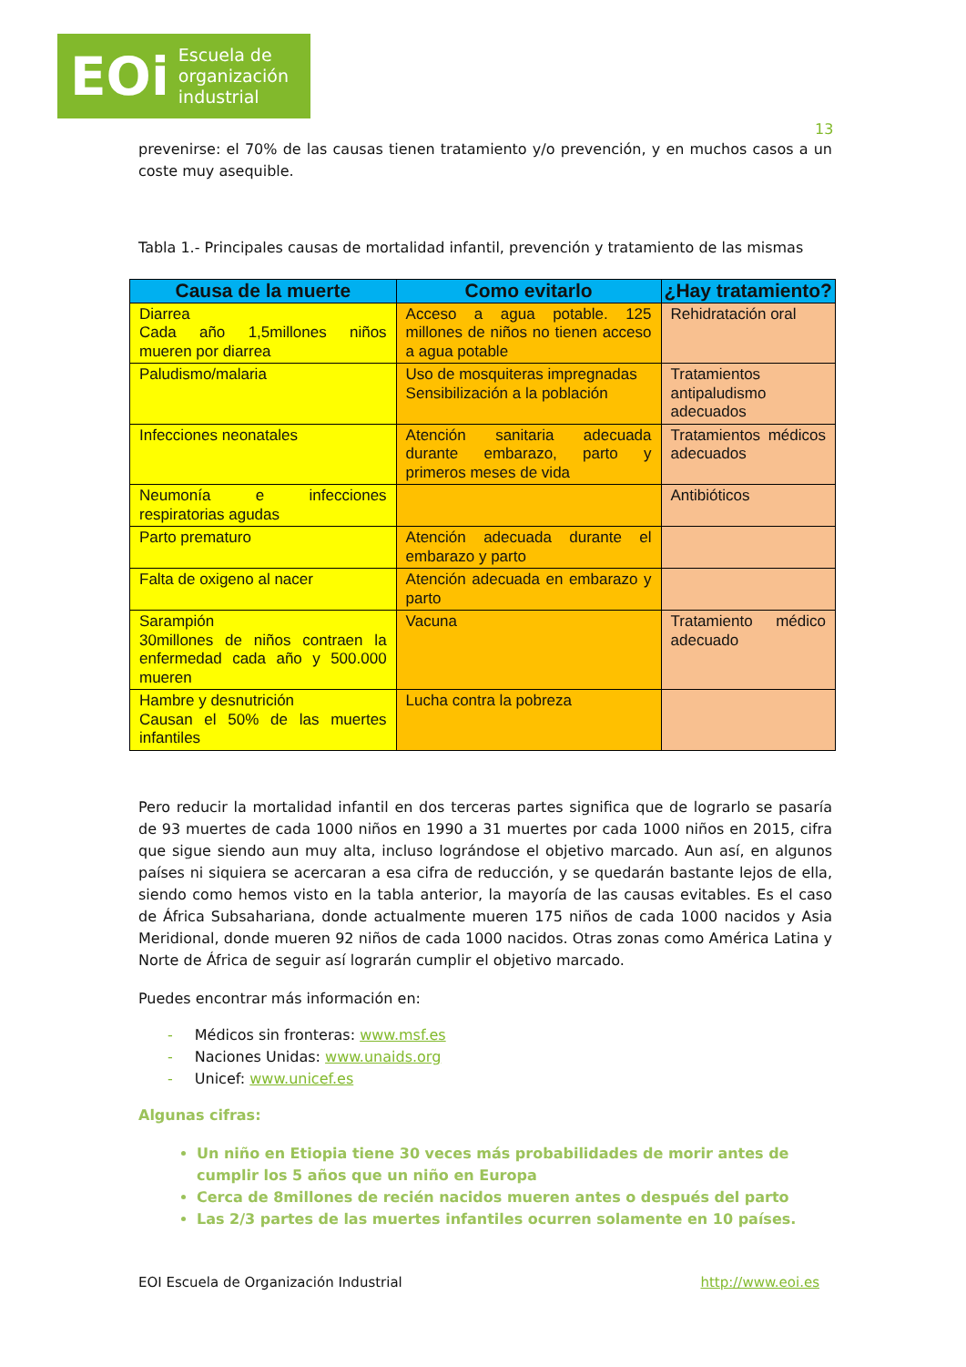EOi Escuela de
organización
industrial
13
prevenirse: el 70% de las causas tienen tratamiento y/o prevención, y en muchos casos a un coste muy asequible.
Tabla 1.- Principales causas de mortalidad infantil, prevención y tratamiento de las mismas
| Causa de la muerte | Como evitarlo | ¿Hay tratamiento? |
| --- | --- | --- |
| Diarrea Cada año 1,5millones niños mueren por diarrea | Acceso a agua potable. 125 millones de niños no tienen acceso a agua potable | Rehidratación oral |
| Paludismo/malaria | Uso de mosquiteras impregnadas Sensibilización a la población | Tratamientos antipaludismo adecuados |
| Infecciones neonatales | Atención sanitaria adecuada durante embarazo, parto y primeros meses de vida | Tratamientos médicos adecuados |
| Neumonía e infecciones respiratorias agudas | | Antibióticos |
| Parto prematuro | Atención adecuada durante el embarazo y parto | |
| Falta de oxigeno al nacer | Atención adecuada en embarazo y parto | |
| Sarampión 30millones de niños contraen la enfermedad cada año y 500.000 mueren | Vacuna | Tratamiento médico adecuado |
| Hambre y desnutrición Causan el 50% de las muertes infantiles | Lucha contra la pobreza | |
Pero reducir la mortalidad infantil en dos terceras partes significa que de lograrlo se pasaría de 93 muertes de cada 1000 niños en 1990 a 31 muertes por cada 1000 niños en 2015, cifra que sigue siendo aun muy alta, incluso lográndose el objetivo marcado. Aun así, en algunos países ni siquiera se acercaran a esa cifra de reducción, y se quedarán bastante lejos de ella, siendo como hemos visto en la tabla anterior, la mayoría de las causas evitables. Es el caso de África Subsahariana, donde actualmente mueren 175 niños de cada 1000 nacidos y Asia Meridional, donde mueren 92 niños de cada 1000 nacidos. Otras zonas como América Latina y Norte de África de seguir así lograrán cumplir el objetivo marcado.
Puedes encontrar más información en:
- Médicos sin fronteras: www.msf.es
- Naciones Unidas: www.unaids.org
- Unicef: www.unicef.es
Algunas cifras:
Un niño en Etiopia tiene 30 veces más probabilidades de morir antes de cumplir los 5 años que un niño en Europa
Cerca de 8millones de recién nacidos mueren antes o después del parto
Las 2/3 partes de las muertes infantiles ocurren solamente en 10 países.
EOI Escuela de Organización Industrial http://www.eoi.es